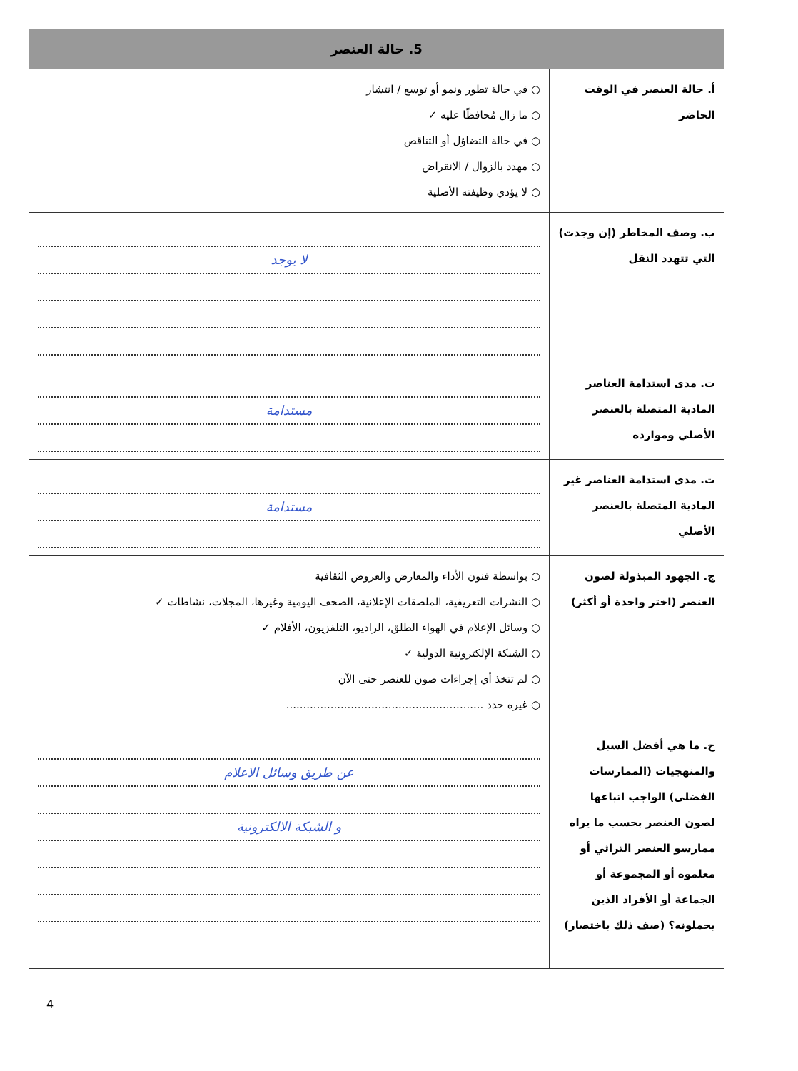| 5. حالة العنصر | |
| --- | --- |
| أ. حالة العنصر في الوقت الحاضر | ○ في حالة تطور ونمو أو توسع / انتشار ○ ما زال مُحافظًا عليه ✓ ○ في حالة التضاؤل أو التناقص ○ مهدد بالزوال / الانقراض ○ لا يؤدي وظيفته الأصلية |
| ب. وصف المخاطر (إن وجدت) التي تتهدد النقل | لا يوجد |
| ت. مدى استدامة العناصر المادية المتصلة بالعنصر الأصلي وموارده | مستدامة |
| ث. مدى استدامة العناصر غير المادية المتصلة بالعنصر الأصلي | مستدامة |
| ج. الجهود المبذولة لصون العنصر (اختر واحدة أو أكثر) | ○ بواسطة فنون الأداء والمعارض والعروض الثقافية ○ النشرات التعريفية، الملصقات الإعلانية، الصحف اليومية وغيرها، المجلات، نشاطات ✓ ○ وسائل الإعلام في الهواء الطلق، الراديو، التلفزيون، الأفلام ✓ ○ الشبكة الإلكترونية الدولية ✓ ○ لم تتخذ أي إجراءات صون للعنصر حتى الآن ○ غيره حدد .......................................................... |
| ح. ما هي أفضل السبل والمنهجيات (الممارسات الفضلى) الواجب اتباعها لصون العنصر بحسب ما يراه ممارسو العنصر التراثي أو معلموه أو المجموعة أو الجماعة أو الأفراد الذين يحملونه؟ (صف ذلك باختصار) | عن طريق وسائل الاعلام و الشبكة الالكترونية |
4